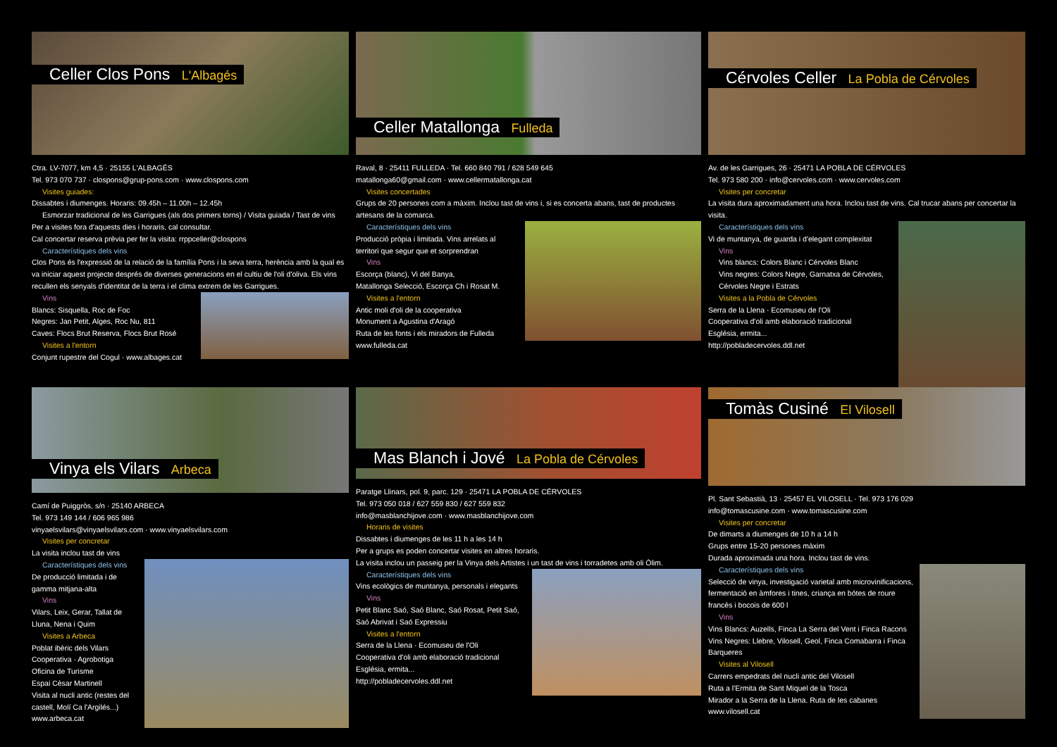Celler Clos Pons L'Albagés
Ctra. LV-7077, km 4,5 · 25155 L'ALBAGÉS
Tel. 973 070 737 · clospons@grup-pons.com · www.clospons.com
Visites guiades:
Dissabtes i diumenges. Horaris: 09.45h – 11.00h – 12.45h
Esmorzar tradicional de les Garrigues (als dos primers torns) / Visita guiada / Tast de vins
Per a visites fora d'aquests dies i horaris, cal consultar.
Cal concertar reserva prèvia per fer la visita: rrppceller@clospons
Característiques dels vins
Clos Pons és l'expressió de la relació de la família Pons i la seva terra, herència amb la qual es va iniciar aquest projecte després de diverses generacions en el cultiu de l'oli d'oliva. Els vins recullen els senyals d'identitat de la terra i el clima extrem de les Garrigues.
Vins
Blancs: Sisquella, Roc de Foc
Negres: Jan Petit, Alges, Roc Nu, 811
Caves: Flocs Brut Reserva, Flocs Brut Rosé
Visites a l'entorn
Conjunt rupestre del Cogul · www.albages.cat
Celler Matallonga Fulleda
Raval, 8 · 25411 FULLEDA · Tel. 660 840 791 / 628 549 645
matallonga60@gmail.com · www.cellermatallonga.cat
Visites concertades
Grups de 20 persones com a màxim. Inclou tast de vins i, si es concerta abans, tast de productes artesans de la comarca.
Característiques dels vins
Producció pròpia i limitada. Vins arrelats al territori que segur que et sorprendran
Vins
Escorça (blanc), Vi del Banya,
Matallonga Selecció, Escorça Ch i Rosat M.
Visites a l'entorn
Antic moli d'oli de la cooperativa
Monument a Agustina d'Aragó
Ruta de les fonts i els miradors de Fulleda
www.fulleda.cat
Cérvoles Celler La Pobla de Cérvoles
Av. de les Garrigues, 26 · 25471 LA POBLA DE CÉRVOLES
Tel. 973 580 200 · info@cervoles.com · www.cervoles.com
Visites per concretar
La visita dura aproximadament una hora. Inclou tast de vins. Cal trucar abans per concertar la visita.
Característiques dels vins
Vi de muntanya, de guarda i d'elegant complexitat
Vins
Vins blancs: Colors Blanc i Cérvoles Blanc
Vins negres: Colors Negre, Garnatxa de Cérvoles, Cérvoles Negre i Estrats
Visites a la Pobla de Cérvoles
Serra de la Llena · Ecomuseu de l'Oli
Cooperativa d'oli amb elaboració tradicional
Església, ermita...
http://pobladecervoles.ddl.net
Vinya els Vilars Arbeca
Camí de Puiggròs, s/n · 25140 ARBECA
Tel. 973 149 144 / 606 965 986
vinyaelsvilars@vinyaelsvilars.com · www.vinyaelsvilars.com
Visites per concretar
La visita inclou tast de vins
Característiques dels vins
De producció limitada i de gamma mitjana-alta
Vins
Vilars, Leix, Gerar, Tallat de Lluna, Nena i Quim
Visites a Arbeca
Poblat ibèric dels Vilars
Cooperativa · Agrobotiga
Oficina de Turisme
Espai Cèsar Martinell
Visita al nucli antic (restes del castell, Molí Ca l'Argilés...)
www.arbeca.cat
Mas Blanch i Jové La Pobla de Cérvoles
Paratge Llinars, pol. 9, parc. 129 · 25471 LA POBLA DE CÉRVOLES
Tel. 973 050 018 / 627 559 830 / 627 559 832
info@masblanchijove.com · www.masblanchijove.com
Horaris de visites
Dissabtes i diumenges de les 11 h a les 14 h
Per a grups es poden concertar visites en altres horaris.
La visita inclou un passeig per la Vinya dels Artistes i un tast de vins i torradetes amb oli Òlim.
Característiques dels vins
Vins ecològics de muntanya, personals i elegants
Vins
Petit Blanc Saó, Saó Blanc, Saó Rosat, Petit Saó, Saó Abrivat i Saó Expressiu
Visites a l'entorn
Serra de la Llena · Ecomuseu de l'Oli
Cooperativa d'oli amb elaboració tradicional
Església, ermita...
http://pobladecervoles.ddl.net
Tomàs Cusiné El Vilosell
Pl. Sant Sebastià, 13 · 25457 EL VILOSELL · Tel. 973 176 029
info@tomascusine.com · www.tomascusine.com
Visites per concretar
De dimarts a diumenges de 10 h a 14 h
Grups entre 15-20 persones màxim
Durada aproximada una hora. Inclou tast de vins.
Característiques dels vins
Selecció de vinya, investigació varietal amb microvinificacions, fermentació en àmfores i tines, criança en bótes de roure francès i bocois de 600 l
Vins
Vins Blancs: Auzells, Finca La Serra del Vent i Finca Racons
Vins Negres: Llebre, Vilosell, Geol, Finca Comabarra i Finca Barqueres
Visites al Vilosell
Carrers empedrats del nucli antic del Vilosell
Ruta a l'Ermita de Sant Miquel de la Tosca
Mirador a la Serra de la Llena. Ruta de les cabanes
www.vilosell.cat